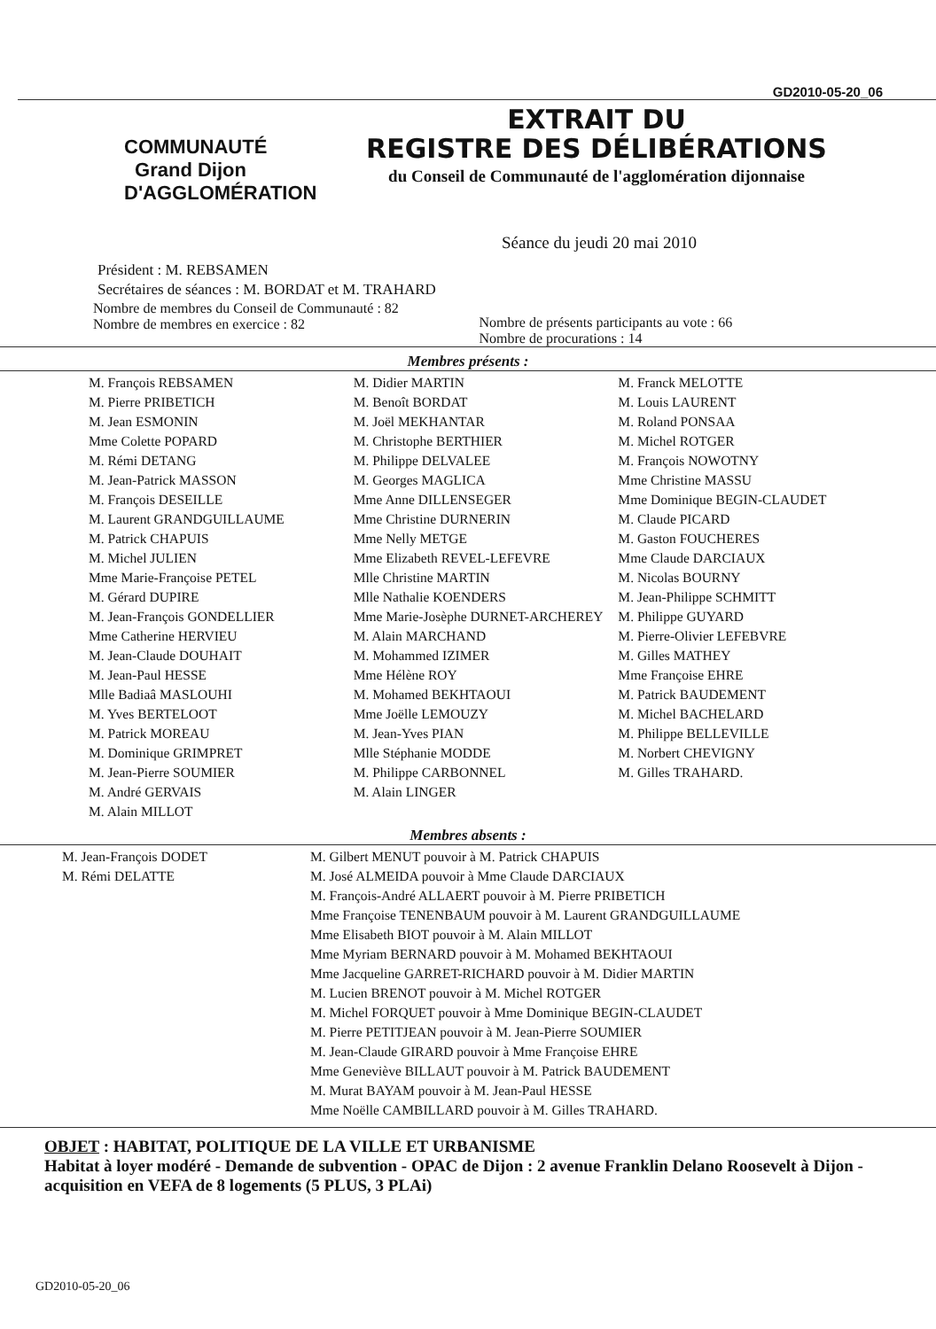GD2010-05-20_06
COMMUNAUTÉ Grand Dijon D'AGGLOMÉRATION
EXTRAIT DU
REGISTRE DES DÉLIBÉRATIONS
du Conseil de Communauté de l'agglomération dijonnaise
Séance du jeudi 20 mai 2010
Président : M. REBSAMEN
Secrétaires de séances : M. BORDAT et M. TRAHARD
Nombre de membres du Conseil de Communauté : 82
Nombre de membres en exercice : 82
Nombre de présents participants au vote : 66
Nombre de procurations : 14
Membres présents :
M. François REBSAMEN
M. Pierre PRIBETICH
M. Jean ESMONIN
Mme Colette POPARD
M. Rémi DETANG
M. Jean-Patrick MASSON
M. François DESEILLE
M. Laurent GRANDGUILLAUME
M. Patrick CHAPUIS
M. Michel JULIEN
Mme Marie-Françoise PETEL
M. Gérard DUPIRE
M. Jean-François GONDELLIER
Mme Catherine HERVIEU
M. Jean-Claude DOUHAIT
M. Jean-Paul HESSE
Mlle Badiaâ MASLOUHI
M. Yves BERTELOOT
M. Patrick MOREAU
M. Dominique GRIMPRET
M. Jean-Pierre SOUMIER
M. André GERVAIS
M. Alain MILLOT
M. Didier MARTIN
M. Benoît BORDAT
M. Joël MEKHANTAR
M. Christophe BERTHIER
M. Philippe DELVALEE
M. Georges MAGLICA
Mme Anne DILLENSEGER
Mme Christine DURNERIN
Mme Nelly METGE
Mme Elizabeth REVEL-LEFEVRE
Mlle Christine MARTIN
Mlle Nathalie KOENDERS
Mme Marie-Josèphe DURNET-ARCHEREY
M. Alain MARCHAND
M. Mohammed IZIMER
Mme Hélène ROY
M. Mohamed BEKHTAOUI
Mme Joëlle LEMOUZY
M. Jean-Yves PIAN
Mlle Stéphanie MODDE
M. Philippe CARBONNEL
M. Alain LINGER
M. Franck MELOTTE
M. Louis LAURENT
M. Roland PONSAA
M. Michel ROTGER
M. François NOWOTNY
Mme Christine MASSU
Mme Dominique BEGIN-CLAUDET
M. Claude PICARD
M. Gaston FOUCHERES
Mme Claude DARCIAUX
M. Nicolas BOURNY
M. Jean-Philippe SCHMITT
M. Philippe GUYARD
M. Pierre-Olivier LEFEBVRE
M. Gilles MATHEY
Mme Françoise EHRE
M. Patrick BAUDEMENT
M. Michel BACHELARD
M. Philippe BELLEVILLE
M. Norbert CHEVIGNY
M. Gilles TRAHARD.
Membres absents :
M. Jean-François DODET
M. Rémi DELATTE
M. Gilbert MENUT pouvoir à M. Patrick CHAPUIS
M. José ALMEIDA pouvoir à Mme Claude DARCIAUX
M. François-André ALLAERT pouvoir à M. Pierre PRIBETICH
Mme Françoise TENENBAUM pouvoir à M. Laurent GRANDGUILLAUME
Mme Elisabeth BIOT pouvoir à M. Alain MILLOT
Mme Myriam BERNARD pouvoir à M. Mohamed BEKHTAOUI
Mme Jacqueline GARRET-RICHARD pouvoir à M. Didier MARTIN
M. Lucien BRENOT pouvoir à M. Michel ROTGER
M. Michel FORQUET pouvoir à Mme Dominique BEGIN-CLAUDET
M. Pierre PETITJEAN pouvoir à M. Jean-Pierre SOUMIER
M. Jean-Claude GIRARD pouvoir à Mme Françoise EHRE
Mme Geneviève BILLAUT pouvoir à M. Patrick BAUDEMENT
M. Murat BAYAM pouvoir à M. Jean-Paul HESSE
Mme Noëlle CAMBILLARD pouvoir à M. Gilles TRAHARD.
OBJET : HABITAT, POLITIQUE DE LA VILLE ET URBANISME
Habitat à loyer modéré - Demande de subvention - OPAC de Dijon : 2 avenue Franklin Delano Roosevelt à Dijon - acquisition en VEFA de 8 logements (5 PLUS, 3 PLAi)
GD2010-05-20_06